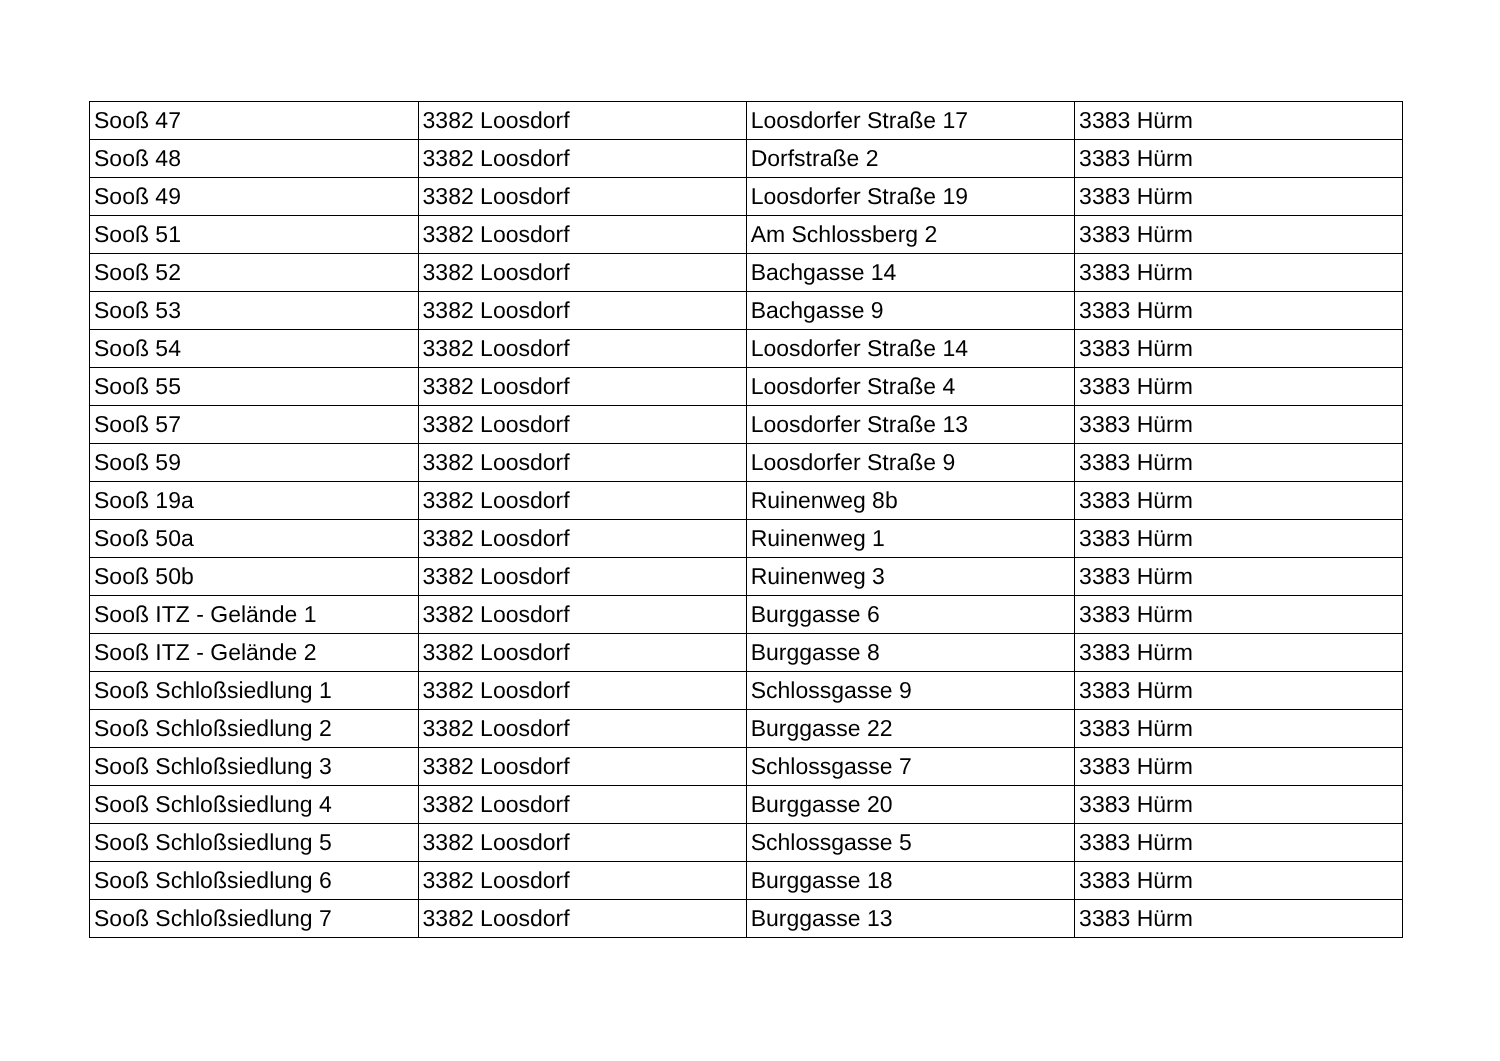| Sooß 47 | 3382 Loosdorf | Loosdorfer Straße 17 | 3383 Hürm |
| Sooß 48 | 3382 Loosdorf | Dorfstraße 2 | 3383 Hürm |
| Sooß 49 | 3382 Loosdorf | Loosdorfer Straße 19 | 3383 Hürm |
| Sooß 51 | 3382 Loosdorf | Am Schlossberg 2 | 3383 Hürm |
| Sooß 52 | 3382 Loosdorf | Bachgasse 14 | 3383 Hürm |
| Sooß 53 | 3382 Loosdorf | Bachgasse 9 | 3383 Hürm |
| Sooß 54 | 3382 Loosdorf | Loosdorfer Straße 14 | 3383 Hürm |
| Sooß 55 | 3382 Loosdorf | Loosdorfer Straße 4 | 3383 Hürm |
| Sooß 57 | 3382 Loosdorf | Loosdorfer Straße 13 | 3383 Hürm |
| Sooß 59 | 3382 Loosdorf | Loosdorfer Straße 9 | 3383 Hürm |
| Sooß 19a | 3382 Loosdorf | Ruinenweg 8b | 3383 Hürm |
| Sooß 50a | 3382 Loosdorf | Ruinenweg 1 | 3383 Hürm |
| Sooß 50b | 3382 Loosdorf | Ruinenweg 3 | 3383 Hürm |
| Sooß ITZ - Gelände 1 | 3382 Loosdorf | Burggasse 6 | 3383 Hürm |
| Sooß ITZ - Gelände 2 | 3382 Loosdorf | Burggasse 8 | 3383 Hürm |
| Sooß Schloßsiedlung 1 | 3382 Loosdorf | Schlossgasse 9 | 3383 Hürm |
| Sooß Schloßsiedlung 2 | 3382 Loosdorf | Burggasse 22 | 3383 Hürm |
| Sooß Schloßsiedlung 3 | 3382 Loosdorf | Schlossgasse 7 | 3383 Hürm |
| Sooß Schloßsiedlung 4 | 3382 Loosdorf | Burggasse 20 | 3383 Hürm |
| Sooß Schloßsiedlung 5 | 3382 Loosdorf | Schlossgasse 5 | 3383 Hürm |
| Sooß Schloßsiedlung 6 | 3382 Loosdorf | Burggasse 18 | 3383 Hürm |
| Sooß Schloßsiedlung 7 | 3382 Loosdorf | Burggasse 13 | 3383 Hürm |